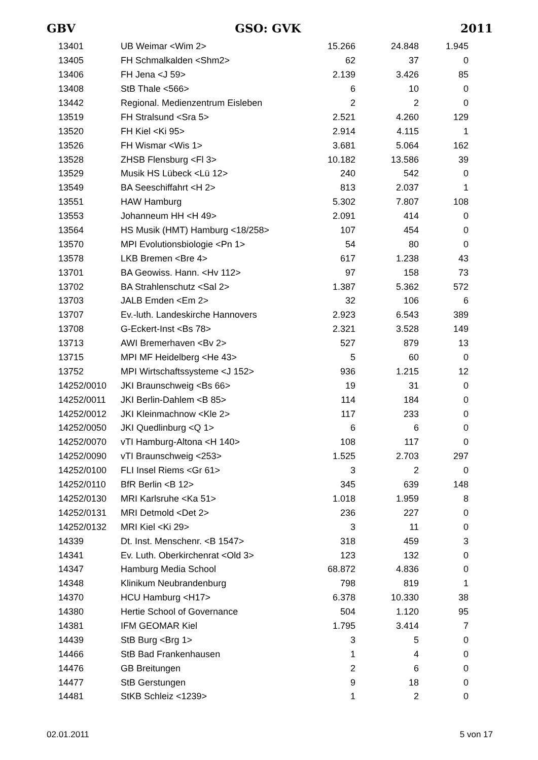GBV GSO: GVK 2011
| 1 | 3401 | UB Weimar <Wim 2> | 15.266 | 24.848 | 1.945 |
| 1 | 3405 | FH Schmalkalden <Shm2> | 62 | 37 | 0 |
| 1 | 3406 | FH Jena <J 59> | 2.139 | 3.426 | 85 |
| 1 | 3408 | StB Thale <566> | 6 | 10 | 0 |
| 1 | 3442 | Regional. Medienzentrum Eisleben | 2 | 2 | 0 |
| 1 | 3519 | FH Stralsund <Sra 5> | 2.521 | 4.260 | 129 |
| 1 | 3520 | FH Kiel <Ki 95> | 2.914 | 4.115 | 1 |
| 1 | 3526 | FH Wismar <Wis 1> | 3.681 | 5.064 | 162 |
| 1 | 3528 | ZHSB Flensburg <Fl 3> | 10.182 | 13.586 | 39 |
| 1 | 3529 | Musik HS Lübeck <Lü 12> | 240 | 542 | 0 |
| 1 | 3549 | BA Seeschiffahrt <H 2> | 813 | 2.037 | 1 |
| 1 | 3551 | HAW Hamburg | 5.302 | 7.807 | 108 |
| 1 | 3553 | Johanneum HH <H 49> | 2.091 | 414 | 0 |
| 1 | 3564 | HS Musik (HMT) Hamburg <18/258> | 107 | 454 | 0 |
| 1 | 3570 | MPI Evolutionsbiologie <Pn 1> | 54 | 80 | 0 |
| 1 | 3578 | LKB Bremen <Bre 4> | 617 | 1.238 | 43 |
| 1 | 3701 | BA Geowiss. Hann. <Hv 112> | 97 | 158 | 73 |
| 1 | 3702 | BA Strahlenschutz <Sal 2> | 1.387 | 5.362 | 572 |
| 1 | 3703 | JALB Emden <Em 2> | 32 | 106 | 6 |
| 1 | 3707 | Ev.-luth. Landeskirche Hannovers | 2.923 | 6.543 | 389 |
| 1 | 3708 | G-Eckert-Inst <Bs 78> | 2.321 | 3.528 | 149 |
| 1 | 3713 | AWI Bremerhaven <Bv 2> | 527 | 879 | 13 |
| 1 | 3715 | MPI MF Heidelberg <He 43> | 5 | 60 | 0 |
| 1 | 3752 | MPI Wirtschaftssysteme <J 152> | 936 | 1.215 | 12 |
| 1 | 4252/0010 | JKI Braunschweig <Bs 66> | 19 | 31 | 0 |
| 1 | 4252/0011 | JKI Berlin-Dahlem <B 85> | 114 | 184 | 0 |
| 1 | 4252/0012 | JKI Kleinmachnow <Kle 2> | 117 | 233 | 0 |
| 1 | 4252/0050 | JKI Quedlinburg <Q 1> | 6 | 6 | 0 |
| 1 | 4252/0070 | vTI Hamburg-Altona <H 140> | 108 | 117 | 0 |
| 1 | 4252/0090 | vTI Braunschweig <253> | 1.525 | 2.703 | 297 |
| 1 | 4252/0100 | FLI Insel Riems <Gr 61> | 3 | 2 | 0 |
| 1 | 4252/0110 | BfR Berlin <B 12> | 345 | 639 | 148 |
| 1 | 4252/0130 | MRI Karlsruhe <Ka 51> | 1.018 | 1.959 | 8 |
| 1 | 4252/0131 | MRI Detmold <Det 2> | 236 | 227 | 0 |
| 1 | 4252/0132 | MRI Kiel <Ki 29> | 3 | 11 | 0 |
| 1 | 4339 | Dt. Inst. Menschenr. <B 1547> | 318 | 459 | 3 |
| 1 | 4341 | Ev. Luth. Oberkirchenrat <Old 3> | 123 | 132 | 0 |
| 1 | 4347 | Hamburg Media School | 68.872 | 4.836 | 0 |
| 1 | 4348 | Klinikum Neubrandenburg | 798 | 819 | 1 |
| 1 | 4370 | HCU Hamburg <H17> | 6.378 | 10.330 | 38 |
| 1 | 4380 | Hertie School of Governance | 504 | 1.120 | 95 |
| 1 | 4381 | IFM GEOMAR Kiel | 1.795 | 3.414 | 7 |
| 1 | 4439 | StB Burg <Brg 1> | 3 | 5 | 0 |
| 1 | 4466 | StB Bad Frankenhausen | 1 | 4 | 0 |
| 1 | 4476 | GB Breitungen | 2 | 6 | 0 |
| 1 | 4477 | StB Gerstungen | 9 | 18 | 0 |
| 1 | 4481 | StKB Schleiz <1239> | 1 | 2 | 0 |
02.01.2011 5 von 17